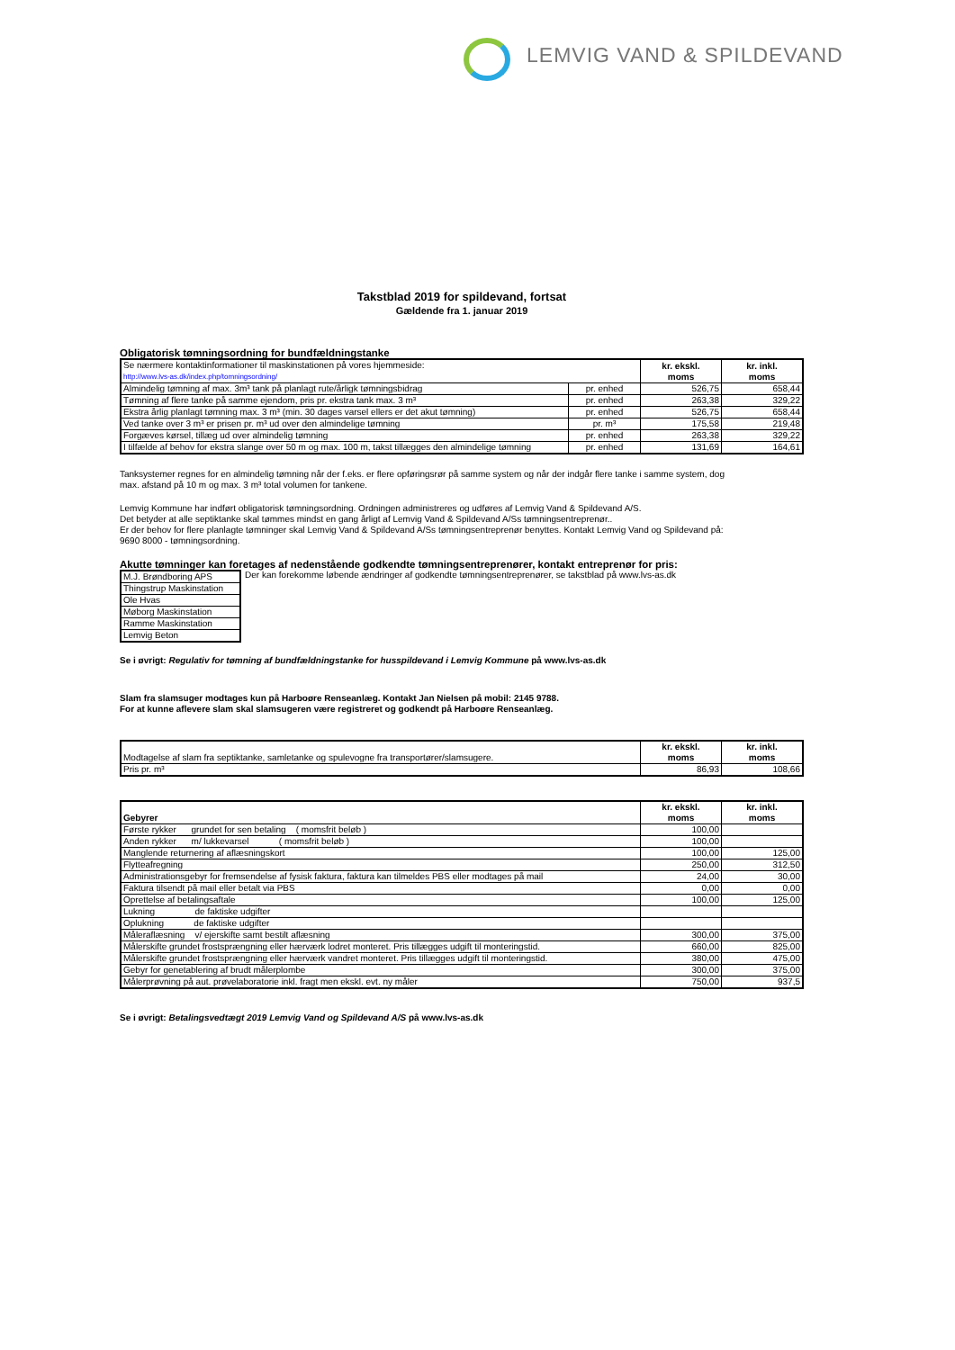LEMVIG VAND & SPILDEVAND
Takstblad 2019 for spildevand, fortsat
Gældende fra 1. januar 2019
Obligatorisk tømningsordning for bundfældningstanke
| Se nærmere kontaktinformationer til maskinstationen på vores hjemmeside: http://www.lvs-as.dk/index.php/tomningsordning/ | | kr. ekskl. moms | kr. inkl. moms |
| Almindelig tømning af max. 3m³ tank på planlagt rute/årligk tømningsbidrag | pr. enhed | 526,75 | 658,44 |
| Tømning af flere tanke på samme ejendom, pris pr. ekstra tank max. 3 m³ | pr. enhed | 263,38 | 329,22 |
| Ekstra årlig planlagt tømning max. 3 m³ (min. 30 dages varsel ellers er det akut tømning) | pr. enhed | 526,75 | 658,44 |
| Ved tanke over 3 m³ er prisen pr. m³ ud over den almindelige tømning | pr. m³ | 175,58 | 219,48 |
| Forgæves kørsel, tillæg ud over almindelig tømning | pr. enhed | 263,38 | 329,22 |
| I tilfælde af behov for ekstra slange over 50 m og max. 100 m, takst tillægges den almindelige tømning | pr. enhed | 131,69 | 164,61 |
Tanksystemer regnes for en almindelig tømning når der f.eks. er flere opføringsrør på samme system og når der indgår flere tanke i samme system, dog
max. afstand på 10 m og max. 3 m³ total volumen for tankene.
Lemvig Kommune har indført obligatorisk tømningsordning. Ordningen administreres og udføres af Lemvig Vand & Spildevand A/S.
Det betyder at alle septiktanke skal tømmes mindst en gang årligt af Lemvig Vand & Spildevand A/Ss tømningsentreprenør..
Er der behov for flere planlagte tømninger skal Lemvig Vand & Spildevand A/Ss tømningsentreprenør benyttes. Kontakt Lemvig Vand og Spildevand på:
9690 8000 - tømningsordning.
Akutte tømninger kan foretages af nedenstående godkendte tømningsentreprenører, kontakt entreprenør for pris:
| M.J. Brøndboring APS |
| Thingstrup Maskinstation |
| Ole Hvas |
| Møborg Maskinstation |
| Ramme Maskinstation |
| Lemvig Beton |
Der kan forekomme løbende ændringer af godkendte tømningsentreprenører, se takstblad på www.lvs-as.dk
Se i øvrigt: Regulativ for tømning af bundfældningstanke for husspildevand i Lemvig Kommune på www.lvs-as.dk
Slam fra slamsuger modtages kun på Harboøre Renseanlæg. Kontakt Jan Nielsen på mobil: 2145 9788.
For at kunne aflevere slam skal slamsugeren være registreret og godkendt på Harboøre Renseanlæg.
| Modtagelse af slam fra septiktanke, samletanke og spulevogne fra transportører/slamsugere. | kr. ekskl. moms | kr. inkl. moms |
| Pris pr. m³ | 86,93 | 108,66 |
| Gebyrer | kr. ekskl. moms | kr. inkl. moms |
| --- | --- | --- |
| Første rykker grundet for sen betaling ( momsfrit beløb ) | 100,00 | |
| Anden rykker m/ lukkevarsel ( momsfrit beløb ) | 100,00 | |
| Manglende returnering af aflæsningskort | 100,00 | 125,00 |
| Flytteafregning | 250,00 | 312,50 |
| Administrationsgebyr for fremsendelse af fysisk faktura, faktura kan tilmeldes PBS eller modtages på mail | 24,00 | 30,00 |
| Faktura tilsendt på mail eller betalt via PBS | 0,00 | 0,00 |
| Oprettelse af betalingsaftale | 100,00 | 125,00 |
| Lukning de faktiske udgifter | | |
| Oplukning de faktiske udgifter | | |
| Måleraflæsning v/ ejerskifte samt bestilt aflæsning | 300,00 | 375,00 |
| Målerskifte grundet frostsprængning eller hærværk lodret monteret. Pris tillægges udgift til monteringstid. | 660,00 | 825,00 |
| Målerskifte grundet frostsprængning eller hærværk vandret monteret. Pris tillægges udgift til monteringstid. | 380,00 | 475,00 |
| Gebyr for genetablering af brudt målerplombe | 300,00 | 375,00 |
| Målerprøvning på aut. prøvelaboratorie inkl. fragt men ekskl. evt. ny måler | 750,00 | 937,5 |
Se i øvrigt: Betalingsvedtægt 2019 Lemvig Vand og Spildevand A/S på www.lvs-as.dk